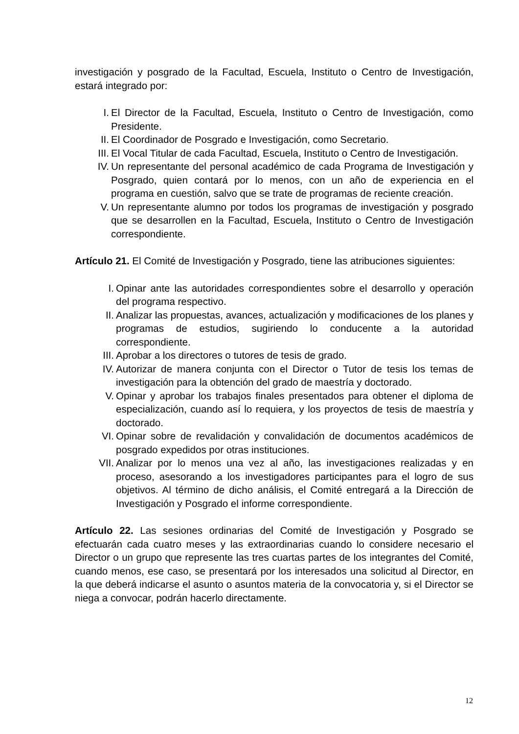investigación y posgrado de la Facultad, Escuela, Instituto o Centro de Investigación, estará integrado por:
I. El Director de la Facultad, Escuela, Instituto o Centro de Investigación, como Presidente.
II. El Coordinador de Posgrado e Investigación, como Secretario.
III. El Vocal Titular de cada Facultad, Escuela, Instituto o Centro de Investigación.
IV. Un representante del personal académico de cada Programa de Investigación y Posgrado, quien contará por lo menos, con un año de experiencia en el programa en cuestión, salvo que se trate de programas de reciente creación.
V. Un representante alumno por todos los programas de investigación y posgrado que se desarrollen en la Facultad, Escuela, Instituto o Centro de Investigación correspondiente.
Artículo 21. El Comité de Investigación y Posgrado, tiene las atribuciones siguientes:
I. Opinar ante las autoridades correspondientes sobre el desarrollo y operación del programa respectivo.
II. Analizar las propuestas, avances, actualización y modificaciones de los planes y programas de estudios, sugiriendo lo conducente a la autoridad correspondiente.
III. Aprobar a los directores o tutores de tesis de grado.
IV. Autorizar de manera conjunta con el Director o Tutor de tesis los temas de investigación para la obtención del grado de maestría y doctorado.
V. Opinar y aprobar los trabajos finales presentados para obtener el diploma de especialización, cuando así lo requiera, y los proyectos de tesis de maestría y doctorado.
VI. Opinar sobre de revalidación y convalidación de documentos académicos de posgrado expedidos por otras instituciones.
VII. Analizar por lo menos una vez al año, las investigaciones realizadas y en proceso, asesorando a los investigadores participantes para el logro de sus objetivos. Al término de dicho análisis, el Comité entregará a la Dirección de Investigación y Posgrado el informe correspondiente.
Artículo 22. Las sesiones ordinarias del Comité de Investigación y Posgrado se efectuarán cada cuatro meses y las extraordinarias cuando lo considere necesario el Director o un grupo que represente las tres cuartas partes de los integrantes del Comité, cuando menos, ese caso, se presentará por los interesados una solicitud al Director, en la que deberá indicarse el asunto o asuntos materia de la convocatoria y, si el Director se niega a convocar, podrán hacerlo directamente.
12